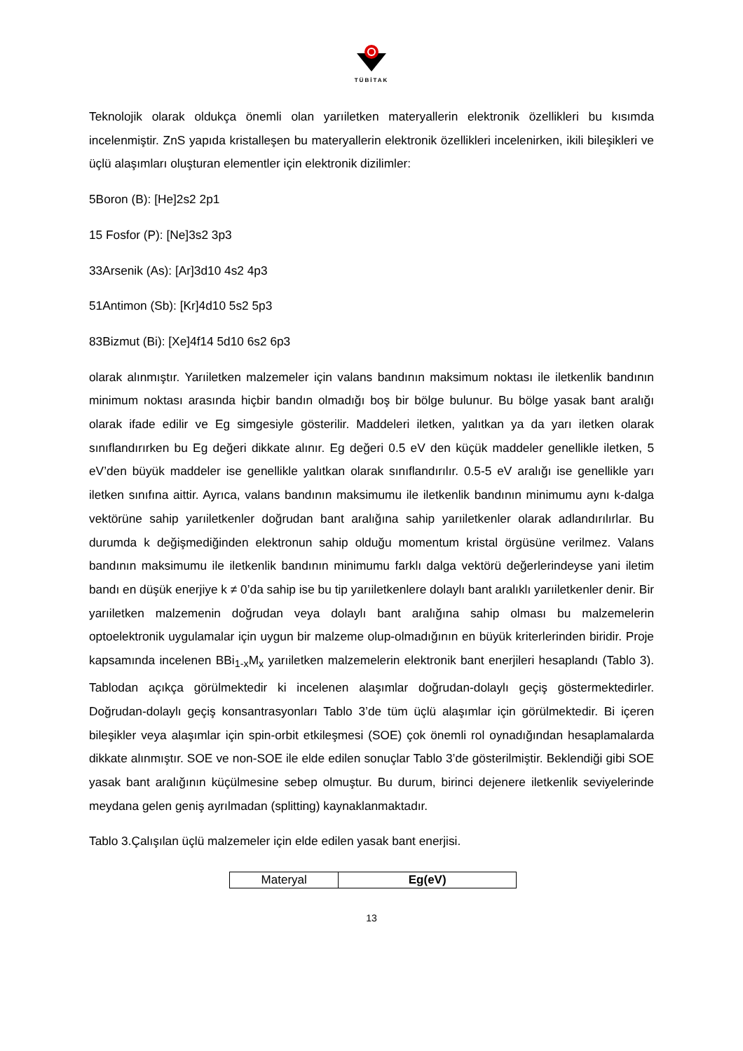TÜBİTAK
Teknolojik olarak oldukça önemli olan yarıiletken materyallerin elektronik özellikleri bu kısımda incelenmiştir. ZnS yapıda kristalleşen bu materyallerin elektronik özellikleri incelenirken, ikili bileşikleri ve üçlü alaşımları oluşturan elementler için elektronik dizilimler:
5Boron (B): [He]2s2 2p1
15 Fosfor (P): [Ne]3s2 3p3
33Arsenik (As): [Ar]3d10 4s2 4p3
51Antimon (Sb): [Kr]4d10 5s2 5p3
83Bizmut (Bi): [Xe]4f14 5d10 6s2 6p3
olarak alınmıştır. Yarıiletken malzemeler için valans bandının maksimum noktası ile iletkenlik bandının minimum noktası arasında hiçbir bandın olmadığı boş bir bölge bulunur. Bu bölge yasak bant aralığı olarak ifade edilir ve Eg simgesiyle gösterilir. Maddeleri iletken, yalıtkan ya da yarı iletken olarak sınıflandırırken bu Eg değeri dikkate alınır. Eg değeri 0.5 eV den küçük maddeler genellikle iletken, 5 eV’den büyük maddeler ise genellikle yalıtkan olarak sınıflandırılır. 0.5-5 eV aralığı ise genellikle yarı iletken sınıfına aittir. Ayrıca, valans bandının maksimumu ile iletkenlik bandının minimumu aynı k-dalga vektörüne sahip yarıiletkenler doğrudan bant aralığına sahip yarıiletkenler olarak adlandırılırlar. Bu durumda k değişmediğinden elektronun sahip olduğu momentum kristal örgüsüne verilmez. Valans bandının maksimumu ile iletkenlik bandının minimumu farklı dalga vektörü değerlerindeyse yani iletim bandı en düşük enerjiye k ≠ 0’da sahip ise bu tip yarıiletkenlere dolaylı bant aralıklı yarıiletkenler denir. Bir yarıiletken malzemenin doğrudan veya dolaylı bant aralığına sahip olması bu malzemelerin optoelektronik uygulamalar için uygun bir malzeme olup-olmadığının en büyük kriterlerinden biridir. Proje kapsamında incelenen BBi<sub>1-x</sub>M<sub>x</sub> yarıiletken malzemelerin elektronik bant enerjileri hesaplandı (Tablo 3). Tablodan açıkça görülmektedir ki incelenen alaşımlar doğrudan-dolaylı geçiş göstermektedirler. Doğrudan-dolaylı geçiş konsantrasyonları Tablo 3’de tüm üçlü alaşımlar için görülmektedir. Bi içeren bileşikler veya alaşımlar için spin-orbit etkileşmesi (SOE) çok önemli rol oynadığından hesaplamalarda dikkate alınmıştır. SOE ve non-SOE ile elde edilen sonuçlar Tablo 3’de gösterilmiştir. Beklendiği gibi SOE yasak bant aralığının küçülmesine sebep olmuştur. Bu durum, birinci dejenere iletkenlik seviyelerinde meydana gelen geniş ayrılmadan (splitting) kaynaklanmaktadır.
Tablo 3.Çalışılan üçlü malzemeler için elde edilen yasak bant enerjisi.
| Materyal | Eg(eV) |
13